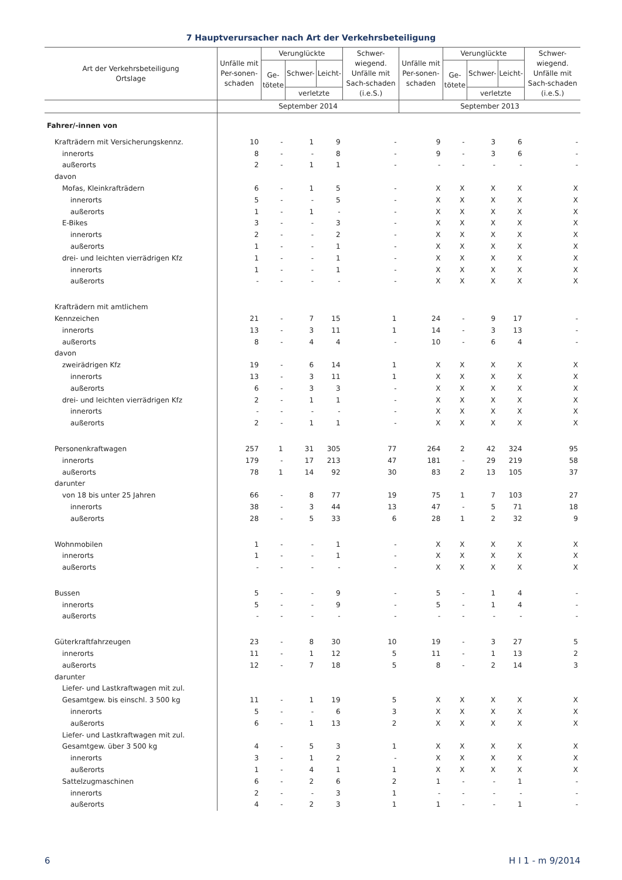7 Hauptverursacher nach Art der Verkehrsbeteiligung
| Art der Verkehrsbeteiligung Ortslage | Unfälle mit Per-sonen-schaden | Verunglückte | | | Schwer-wiegend. Unfälle mit Sach-schaden (i.e.S.) | Unfälle mit Per-sonen-schaden | Verunglückte | | | Schwer-wiegend. Unfälle mit Sach-schaden (i.e.S.) |
| --- | --- | --- | --- | --- | --- | --- | --- | --- | --- | --- |
| | | Ge- tötete | Schwer- | Leicht- | | | Ge- tötete | Schwer- | Leicht- | |
| | | | verletzte | | | | | verletzte | | |
| | September 2014 | | | | | September 2013 | | | | |
| Fahrer/-innen von | | | | | | | | | | |
| Krafträdern mit Versicherungskennz. | 10 | - | 1 | 9 | - | 9 | - | 3 | 6 | - |
| innerorts | 8 | - | - | 8 | - | 9 | - | 3 | 6 | - |
| außerorts | 2 | - | 1 | 1 | - | - | - | - | - | - |
| davon | | | | | | | | | | |
| Mofas, Kleinkrafträdern | 6 | - | 1 | 5 | - | X | X | X | X | X |
| innerorts | 5 | - | - | 5 | - | X | X | X | X | X |
| außerorts | 1 | - | 1 | - | - | X | X | X | X | X |
| E-Bikes | 3 | - | - | 3 | - | X | X | X | X | X |
| innerorts | 2 | - | - | 2 | - | X | X | X | X | X |
| außerorts | 1 | - | - | 1 | - | X | X | X | X | X |
| drei- und leichten vierrädrigen Kfz | 1 | - | - | 1 | - | X | X | X | X | X |
| innerorts | 1 | - | - | 1 | - | X | X | X | X | X |
| außerorts | - | - | - | - | - | X | X | X | X | X |
| Krafträdern mit amtlichem | | | | | | | | | | |
| Kennzeichen | 21 | - | 7 | 15 | 1 | 24 | - | 9 | 17 | - |
| innerorts | 13 | - | 3 | 11 | 1 | 14 | - | 3 | 13 | - |
| außerorts | 8 | - | 4 | 4 | - | 10 | - | 6 | 4 | - |
| davon | | | | | | | | | | |
| zweirädrigen Kfz | 19 | - | 6 | 14 | 1 | X | X | X | X | X |
| innerorts | 13 | - | 3 | 11 | 1 | X | X | X | X | X |
| außerorts | 6 | - | 3 | 3 | - | X | X | X | X | X |
| drei- und leichten vierrädrigen Kfz | 2 | - | 1 | 1 | - | X | X | X | X | X |
| innerorts | - | - | - | - | - | X | X | X | X | X |
| außerorts | 2 | - | 1 | 1 | - | X | X | X | X | X |
| Personenkraftwagen | 257 | 1 | 31 | 305 | 77 | 264 | 2 | 42 | 324 | 95 |
| innerorts | 179 | - | 17 | 213 | 47 | 181 | - | 29 | 219 | 58 |
| außerorts | 78 | 1 | 14 | 92 | 30 | 83 | 2 | 13 | 105 | 37 |
| darunter | | | | | | | | | | |
| von 18 bis unter 25 Jahren | 66 | - | 8 | 77 | 19 | 75 | 1 | 7 | 103 | 27 |
| innerorts | 38 | - | 3 | 44 | 13 | 47 | - | 5 | 71 | 18 |
| außerorts | 28 | - | 5 | 33 | 6 | 28 | 1 | 2 | 32 | 9 |
| Wohnmobilen | 1 | - | - | 1 | - | X | X | X | X | X |
| innerorts | 1 | - | - | 1 | - | X | X | X | X | X |
| außerorts | - | - | - | - | - | X | X | X | X | X |
| Bussen | 5 | - | - | 9 | - | 5 | - | 1 | 4 | - |
| innerorts | 5 | - | - | 9 | - | 5 | - | 1 | 4 | - |
| außerorts | - | - | - | - | - | - | - | - | - | - |
| Güterkraftfahrzeugen | 23 | - | 8 | 30 | 10 | 19 | - | 3 | 27 | 5 |
| innerorts | 11 | - | 1 | 12 | 5 | 11 | - | 1 | 13 | 2 |
| außerorts | 12 | - | 7 | 18 | 5 | 8 | - | 2 | 14 | 3 |
| darunter | | | | | | | | | | |
| Liefer- und Lastkraftwagen mit zul. | | | | | | | | | | |
| Gesamtgew. bis einschl. 3 500 kg | 11 | - | 1 | 19 | 5 | X | X | X | X | X |
| innerorts | 5 | - | - | 6 | 3 | X | X | X | X | X |
| außerorts | 6 | - | 1 | 13 | 2 | X | X | X | X | X |
| Liefer- und Lastkraftwagen mit zul. | | | | | | | | | | |
| Gesamtgew. über 3 500 kg | 4 | - | 5 | 3 | 1 | X | X | X | X | X |
| innerorts | 3 | - | 1 | 2 | - | X | X | X | X | X |
| außerorts | 1 | - | 4 | 1 | 1 | X | X | X | X | X |
| Sattelzugmaschinen | 6 | - | 2 | 6 | 2 | 1 | - | - | 1 | - |
| innerorts | 2 | - | - | 3 | 1 | - | - | - | - | - |
| außerorts | 4 | - | 2 | 3 | 1 | 1 | - | - | 1 | - |
6 H I 1 - m 9/2014